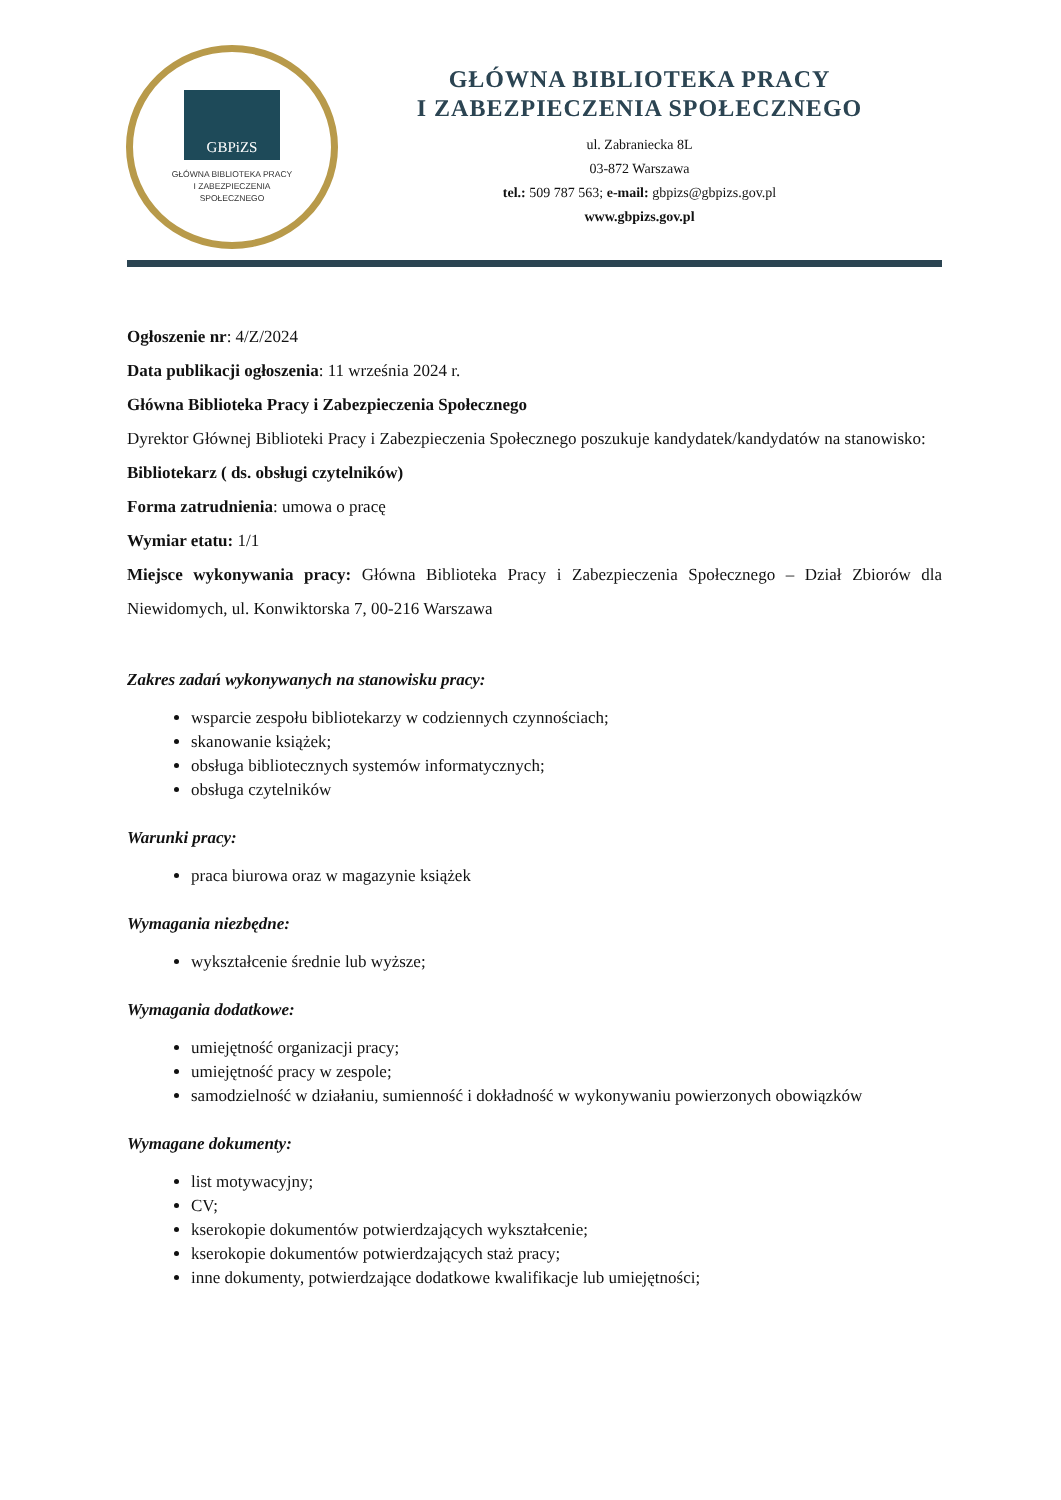GBPiZS
GŁÓWNA BIBLIOTEKA PRACY
I ZABEZPIECZENIA
SPOŁECZNEGO
GŁÓWNA BIBLIOTEKA PRACY
I ZABEZPIECZENIA SPOŁECZNEGO
ul. Zabraniecka 8L
03-872 Warszawa
tel.: 509 787 563; e-mail: gbpizs@gbpizs.gov.pl
www.gbpizs.gov.pl
Ogłoszenie nr: 4/Z/2024
Data publikacji ogłoszenia: 11 września 2024 r.
Główna Biblioteka Pracy i Zabezpieczenia Społecznego
Dyrektor Głównej Biblioteki Pracy i Zabezpieczenia Społecznego poszukuje kandydatek/kandydatów na stanowisko:
Bibliotekarz ( ds. obsługi czytelników)
Forma zatrudnienia: umowa o pracę
Wymiar etatu: 1/1
Miejsce wykonywania pracy: Główna Biblioteka Pracy i Zabezpieczenia Społecznego – Dział Zbiorów dla Niewidomych, ul. Konwiktorska 7, 00-216 Warszawa
Zakres zadań wykonywanych na stanowisku pracy:
wsparcie zespołu bibliotekarzy w codziennych czynnościach;
skanowanie książek;
obsługa bibliotecznych systemów informatycznych;
obsługa czytelników
Warunki pracy:
praca biurowa oraz w magazynie książek
Wymagania niezbędne:
wykształcenie średnie lub wyższe;
Wymagania dodatkowe:
umiejętność organizacji pracy;
umiejętność pracy w zespole;
samodzielność w działaniu, sumienność i dokładność w wykonywaniu powierzonych obowiązków
Wymagane dokumenty:
list motywacyjny;
CV;
kserokopie dokumentów potwierdzających wykształcenie;
kserokopie dokumentów potwierdzających staż pracy;
inne dokumenty, potwierdzające dodatkowe kwalifikacje lub umiejętności;